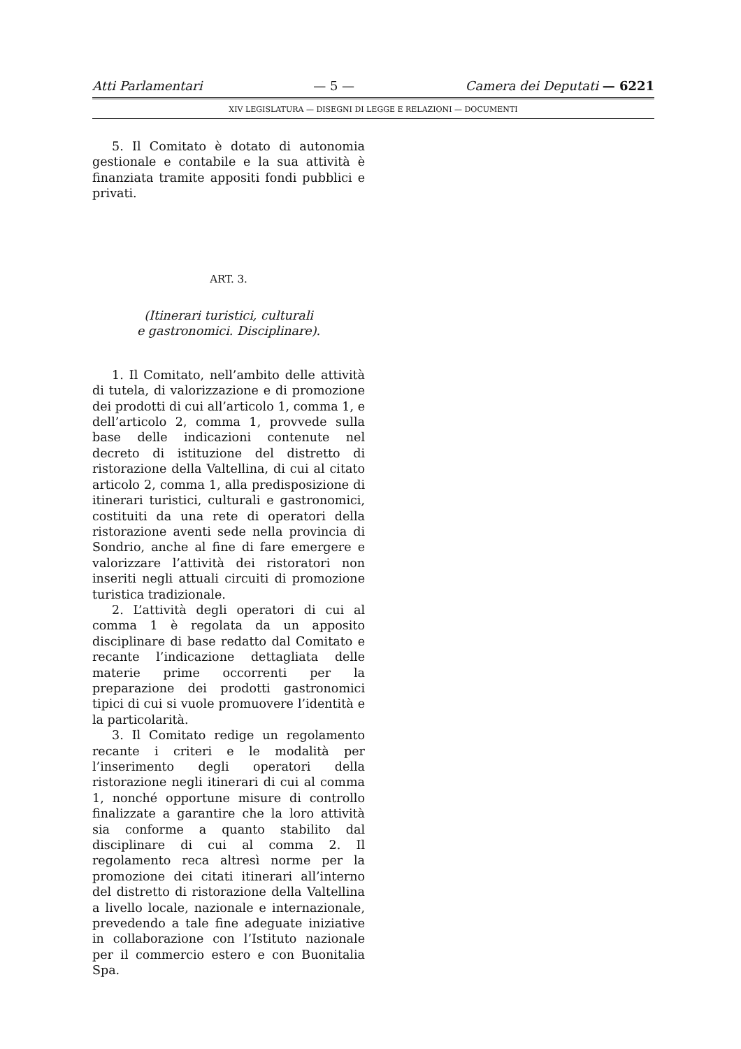Atti Parlamentari — 5 — Camera dei Deputati — 6221
XIV LEGISLATURA — DISEGNI DI LEGGE E RELAZIONI — DOCUMENTI
5. Il Comitato è dotato di autonomia gestionale e contabile e la sua attività è finanziata tramite appositi fondi pubblici e privati.
ART. 3.
(Itinerari turistici, culturali
e gastronomici. Disciplinare).
1. Il Comitato, nell’ambito delle attività di tutela, di valorizzazione e di promozione dei prodotti di cui all’articolo 1, comma 1, e dell’articolo 2, comma 1, provvede sulla base delle indicazioni contenute nel decreto di istituzione del distretto di ristorazione della Valtellina, di cui al citato articolo 2, comma 1, alla predisposizione di itinerari turistici, culturali e gastronomici, costituiti da una rete di operatori della ristorazione aventi sede nella provincia di Sondrio, anche al fine di fare emergere e valorizzare l’attività dei ristoratori non inseriti negli attuali circuiti di promozione turistica tradizionale.
2. L’attività degli operatori di cui al comma 1 è regolata da un apposito disciplinare di base redatto dal Comitato e recante l’indicazione dettagliata delle materie prime occorrenti per la preparazione dei prodotti gastronomici tipici di cui si vuole promuovere l’identità e la particolarità.
3. Il Comitato redige un regolamento recante i criteri e le modalità per l’inserimento degli operatori della ristorazione negli itinerari di cui al comma 1, nonché opportune misure di controllo finalizzate a garantire che la loro attività sia conforme a quanto stabilito dal disciplinare di cui al comma 2. Il regolamento reca altresì norme per la promozione dei citati itinerari all’interno del distretto di ristorazione della Valtellina a livello locale, nazionale e internazionale, prevedendo a tale fine adeguate iniziative in collaborazione con l’Istituto nazionale per il commercio estero e con Buonitalia Spa.